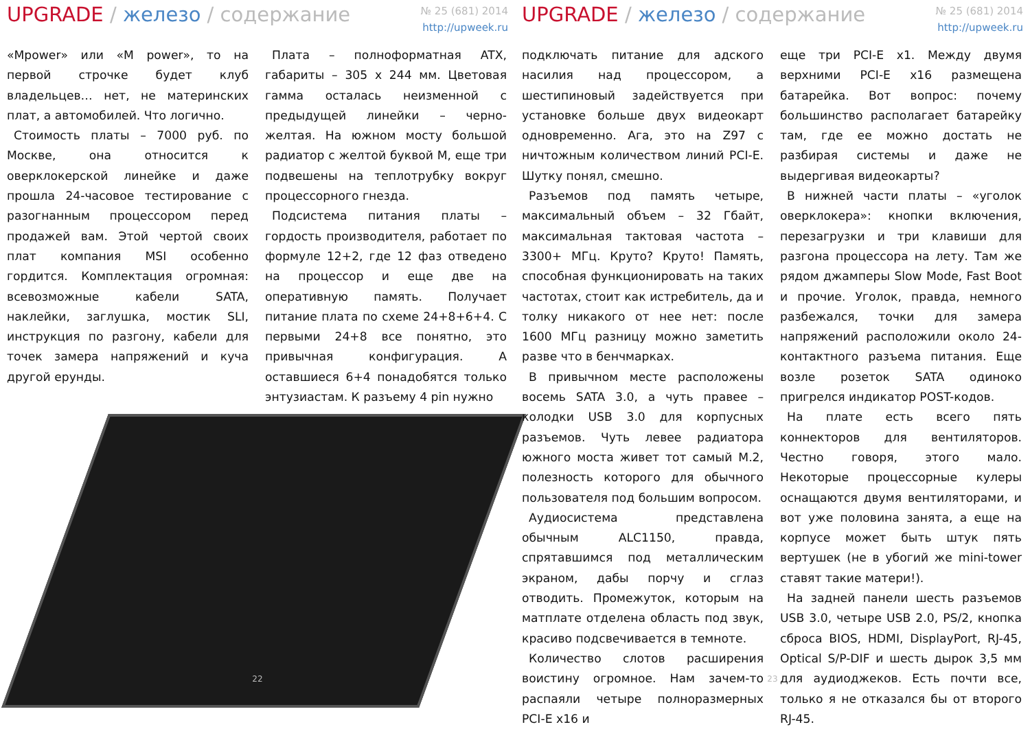UPGRADE / железо / содержание
№ 25 (681) 2014
http://upweek.ru
«Mpower» или «M power», то на первой строчке будет клуб владельцев… нет, не материнских плат, а автомобилей. Что логично.
Стоимость платы – 7000 руб. по Москве, она относится к оверклокерской линейке и даже прошла 24-часовое тестирование с разогнанным процессором перед продажей вам. Этой чертой своих плат компания MSI особенно гордится. Комплектация огромная: всевозможные кабели SATA, наклейки, заглушка, мостик SLI, инструкция по разгону, кабели для точек замера напряжений и куча другой ерунды.
Плата – полноформатная ATX, габариты – 305 x 244 мм. Цветовая гамма осталась неизменной с предыдущей линейки – черно-желтая. На южном мосту большой радиатор с желтой буквой M, еще три подвешены на теплотрубку вокруг процессорного гнезда.
Подсистема питания платы – гордость производителя, работает по формуле 12+2, где 12 фаз отведено на процессор и еще две на оперативную память. Получает питание плата по схеме 24+8+6+4. С первыми 24+8 все понятно, это привычная конфигурация. А оставшиеся 6+4 понадобятся только энтузиастам. К разъему 4 pin нужно
22
UPGRADE / железо / содержание
№ 25 (681) 2014
http://upweek.ru
подключать питание для адского насилия над процессором, а шестипиновый задействуется при установке больше двух видеокарт одновременно. Ага, это на Z97 с ничтожным количеством линий PCI-E. Шутку понял, смешно.
Разъемов под память четыре, максимальный объем – 32 Гбайт, максимальная тактовая частота – 3300+ МГц. Круто? Круто! Память, способная функционировать на таких частотах, стоит как истребитель, да и толку никакого от нее нет: после 1600 МГц разницу можно заметить разве что в бенчмарках.
В привычном месте расположены восемь SATA 3.0, а чуть правее – колодки USB 3.0 для корпусных разъемов. Чуть левее радиатора южного моста живет тот самый M.2, полезность которого для обычного пользователя под большим вопросом.
Аудиосистема представлена обычным ALC1150, правда, спрятавшимся под металлическим экраном, дабы порчу и сглаз отводить. Промежуток, которым на матплате отделена область под звук, красиво подсвечивается в темноте.
Количество слотов расширения воистину огромное. Нам зачем-то распаяли четыре полноразмерных PCI-E x16 и
еще три PCI-E x1. Между двумя верхними PCI-E x16 размещена батарейка. Вот вопрос: почему большинство располагает батарейку там, где ее можно достать не разбирая системы и даже не выдергивая видеокарты?
В нижней части платы – «уголок оверклокера»: кнопки включения, перезагрузки и три клавиши для разгона процессора на лету. Там же рядом джамперы Slow Mode, Fast Boot и прочие. Уголок, правда, немного разбежался, точки для замера напряжений расположили около 24-контактного разъема питания. Еще возле розеток SATA одиноко пригрелся индикатор POST-кодов.
На плате есть всего пять коннекторов для вентиляторов. Честно говоря, этого мало. Некоторые процессорные кулеры оснащаются двумя вентиляторами, и вот уже половина занята, а еще на корпусе может быть штук пять вертушек (не в убогий же mini-tower ставят такие матери!).
На задней панели шесть разъемов USB 3.0, четыре USB 2.0, PS/2, кнопка сброса BIOS, HDMI, DisplayPort, RJ-45, Optical S/P-DIF и шесть дырок 3,5 мм для аудиоджеков. Есть почти все, только я не отказался бы от второго RJ-45.
23